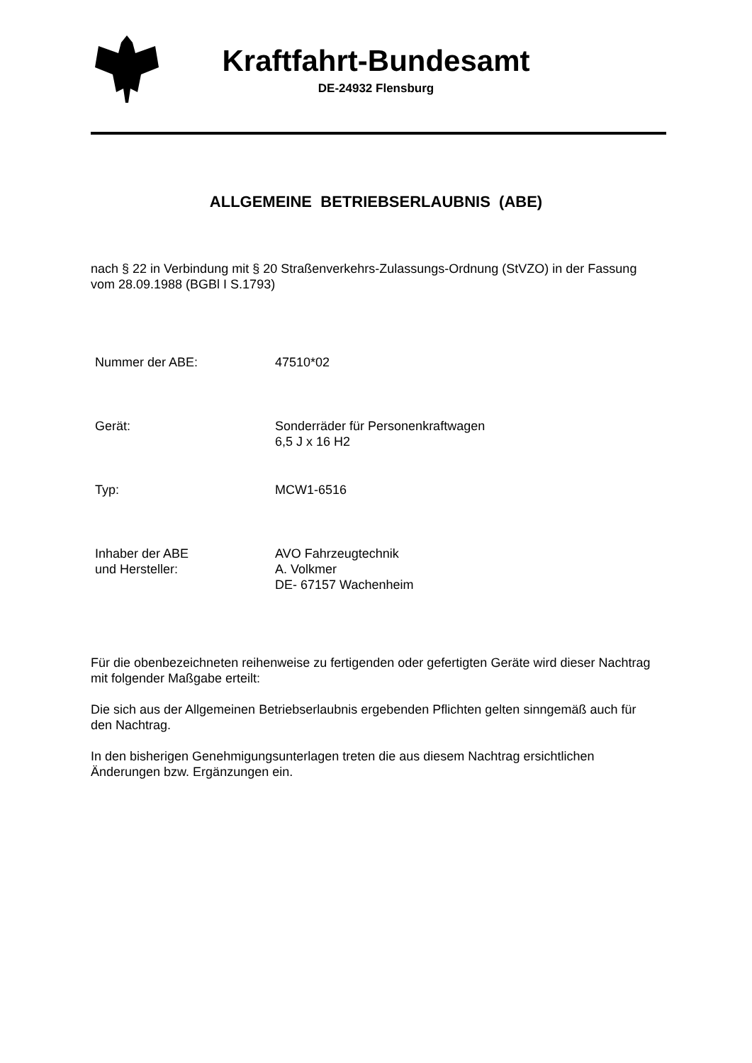Kraftfahrt-Bundesamt
DE-24932 Flensburg
ALLGEMEINE BETRIEBSERLAUBNIS (ABE)
nach § 22 in Verbindung mit § 20 Straßenverkehrs-Zulassungs-Ordnung (StVZO) in der Fassung vom 28.09.1988 (BGBl I S.1793)
Nummer der ABE: 47510*02
Gerät: Sonderräder für Personenkraftwagen
6,5 J x 16 H2
Typ: MCW1-6516
Inhaber der ABE
und Hersteller:
AVO Fahrzeugtechnik
A. Volkmer
DE- 67157 Wachenheim
Für die obenbezeichneten reihenweise zu fertigenden oder gefertigten Geräte wird dieser Nachtrag mit folgender Maßgabe erteilt:
Die sich aus der Allgemeinen Betriebserlaubnis ergebenden Pflichten gelten sinngemäß auch für den Nachtrag.
In den bisherigen Genehmigungsunterlagen treten die aus diesem Nachtrag ersichtlichen Änderungen bzw. Ergänzungen ein.